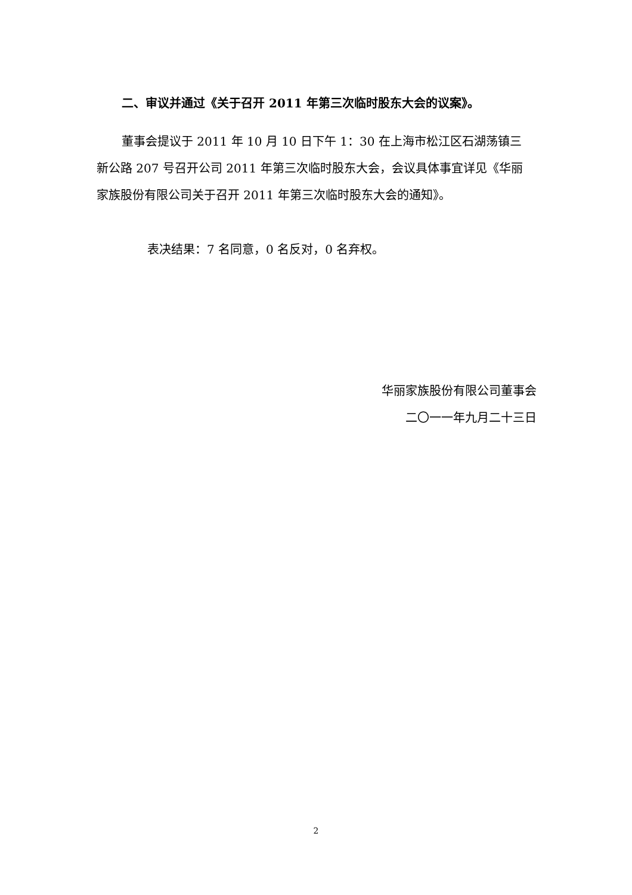二、审议并通过《关于召开 2011 年第三次临时股东大会的议案》。
董事会提议于 2011 年 10 月 10 日下午 1：30 在上海市松江区石湖荡镇三新公路 207 号召开公司 2011 年第三次临时股东大会，会议具体事宜详见《华丽家族股份有限公司关于召开 2011 年第三次临时股东大会的通知》。
表决结果：7 名同意，0 名反对，0 名弃权。
华丽家族股份有限公司董事会
二〇一一年九月二十三日
2